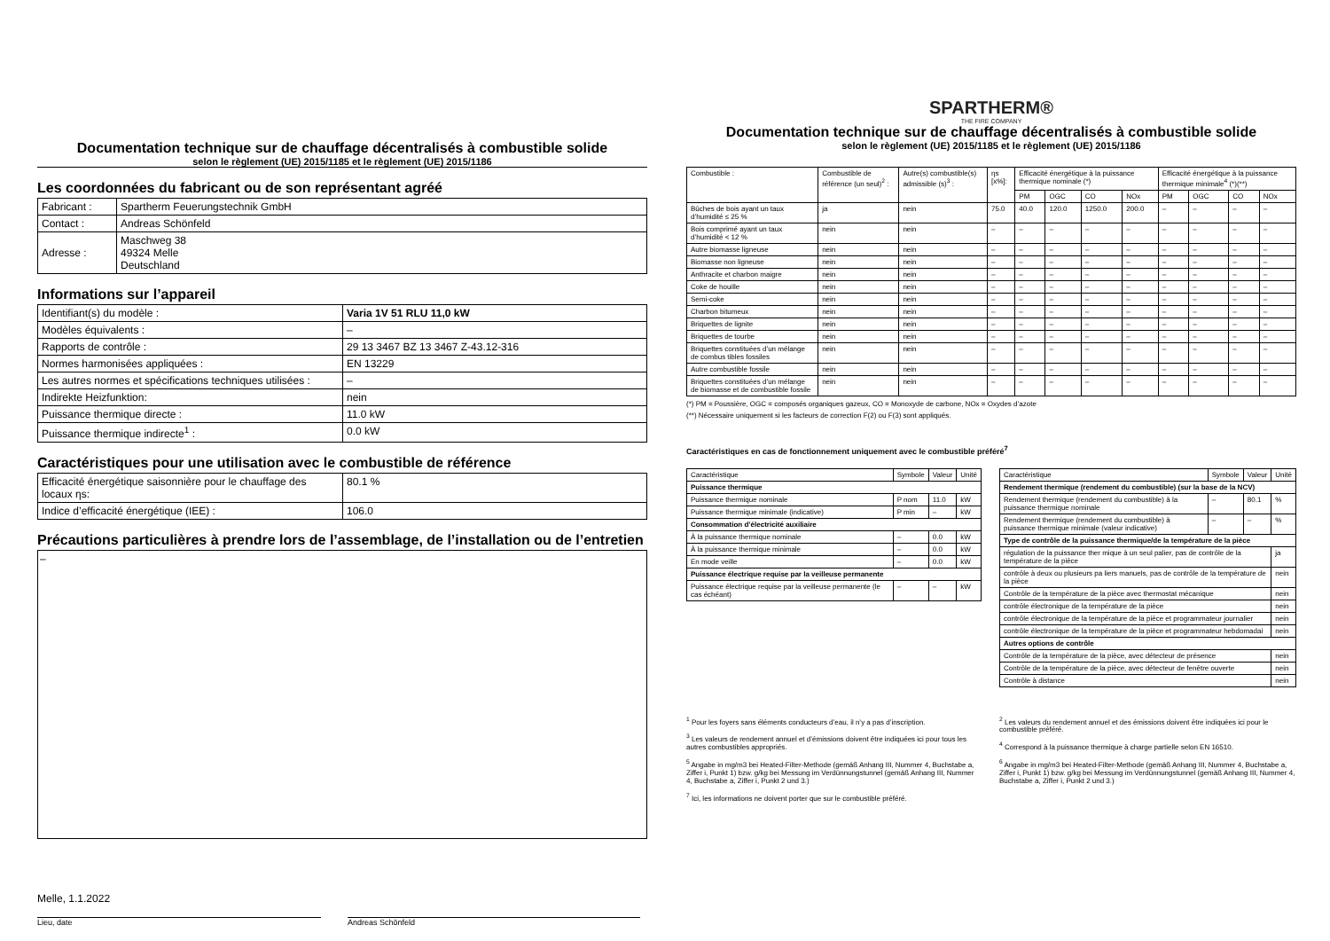Documentation technique sur de chauffage décentralisés à combustible solide
selon le règlement (UE) 2015/1185 et le règlement (UE) 2015/1186
Les coordonnées du fabricant ou de son représentant agréé
| Fabricant : | Spartherm Feuerungstechnik GmbH |
| Contact : | Andreas Schönfeld |
| Adresse : | Maschweg 38 49324 Melle Deutschland |
Informations sur l’appareil
| Identifiant(s) du modèle : | Varia 1V 51 RLU 11,0 kW |
| Modèles équivalents : | – |
| Rapports de contrôle : | 29 13 3467 BZ 13 3467 Z-43.12-316 |
| Normes harmonisées appliquées : | EN 13229 |
| Les autres normes et spécifications techniques utilisées : | – |
| Indirekte Heizfunktion: | nein |
| Puissance thermique directe : | 11.0 kW |
| Puissance thermique indirecte<sup>1</sup> : | 0.0 kW |
Caractéristiques pour une utilisation avec le combustible de référence
| Efficacité énergétique saisonnière pour le chauffage des locaux ηs: | 80.1 % |
| Indice d’efficacité énergétique (IEE) : | 106.0 |
Précautions particulières à prendre lors de l’assemblage, de l’installation ou de l’entretien
–
Melle, 1.1.2022
Lieu, date Andreas Schönfeld
SPARTHERM®
THE FIRE COMPANY
Documentation technique sur de chauffage décentralisés à combustible solide
selon le règlement (UE) 2015/1185 et le règlement (UE) 2015/1186
| Combustible : | Combustible de référence (un seul)<sup>2</sup> : | Autre(s) combustible(s) admissible (s)<sup>3</sup> : | ηs [x%]: | Efficacité énergétique à la puissance thermique nominale (*) | | | | Efficacité énergétique à la puissance thermique minimale<sup>4</sup> (*)(**) | | | |
| --- | --- | --- | --- | --- | --- | --- | --- | --- | --- | --- | --- |
| | | | | PM | OGC | CO | NOx | PM | OGC | CO | NOx |
| Bûches de bois ayant un taux d’humidité ≤ 25 % | ja | nein | 75.0 | 40.0 | 120.0 | 1250.0 | 200.0 | – | – | – | – |
| Bois comprimé ayant un taux d’humidité < 12 % | nein | nein | – | – | – | – | – | – | – | – | – |
| Autre biomasse ligneuse | nein | nein | – | – | – | – | – | – | – | – | – |
| Biomasse non ligneuse | nein | nein | – | – | – | – | – | – | – | – | – |
| Anthracite et charbon maigre | nein | nein | – | – | – | – | – | – | – | – | – |
| Coke de houille | nein | nein | – | – | – | – | – | – | – | – | – |
| Semi-coke | nein | nein | – | – | – | – | – | – | – | – | – |
| Charbon bitumeux | nein | nein | – | – | – | – | – | – | – | – | – |
| Briquettes de lignite | nein | nein | – | – | – | – | – | – | – | – | – |
| Briquettes de tourbe | nein | nein | – | – | – | – | – | – | – | – | – |
| Briquettes constituées d’un mélange de combus tibles fossiles | nein | nein | – | – | – | – | – | – | – | – | – |
| Autre combustible fossile | nein | nein | – | – | – | – | – | – | – | – | – |
| Briquettes constituées d’un mélange de biomasse et de combustible fossile | nein | nein | – | – | – | – | – | – | – | – | – |
(*) PM = Poussière, OGC = composés organiques gazeux, CO = Monoxyde de carbone, NOx = Oxydes d’azote
(**) Nécessaire uniquement si les facteurs de correction F(2) ou F(3) sont appliqués.
Caractéristiques en cas de fonctionnement uniquement avec le combustible préféré<sup>7</sup>
| Caractéristique | Symbole | Valeur | Unité |
| --- | --- | --- | --- |
| Puissance thermique | | | |
| Puissance thermique nominale | P nom | 11.0 | kW |
| Puissance thermique minimale (indicative) | P min | – | kW |
| Consommation d’électricité auxiliaire | | | |
| À la puissance thermique nominale | – | 0.0 | kW |
| À la puissance thermique minimale | – | 0.0 | kW |
| En mode veille | – | 0.0 | kW |
| Puissance électrique requise par la veilleuse permanente | | | |
| Puissance électrique requise par la veilleuse permanente (le cas échéant) | – | – | kW |
| Caractéristique | Symbole | Valeur | Unité |
| --- | --- | --- | --- |
| Rendement thermique (rendement du combustible) (sur la base de la NCV) | | | |
| Rendement thermique (rendement du combustible) à la puissance thermique nominale | – | 80.1 | % |
| Rendement thermique (rendement du combustible) à puissance thermique minimale (valeur indicative) | – | – | % |
| Type de contrôle de la puissance thermique/de la température de la pièce | | | |
| régulation de la puissance ther mique à un seul palier, pas de contrôle de la température de la pièce | | | ja |
| contrôle à deux ou plusieurs pa liers manuels, pas de contrôle de la température de la pièce | | | nein |
| Contrôle de la température de la pièce avec thermostat mécanique | | | nein |
| contrôle électronique de la température de la pièce | | | nein |
| contrôle électronique de la température de la pièce et programmateur journalier | | | nein |
| contrôle électronique de la température de la pièce et programmateur hebdomadai | | | nein |
| Autres options de contrôle | | | |
| Contrôle de la température de la pièce, avec détecteur de présence | | | nein |
| Contrôle de la température de la pièce, avec détecteur de fenêtre ouverte | | | nein |
| Contrôle à distance | | | nein |
<sup>1</sup> Pour les foyers sans éléments conducteurs d’eau, il n’y a pas d’inscription.
<sup>3</sup> Les valeurs de rendement annuel et d’émissions doivent être indiquées ici pour tous les autres combustibles appropriés.
<sup>5</sup> Angabe in mg/m3 bei Heated-Filter-Methode (gemäß Anhang III, Nummer 4, Buchstabe a, Ziffer i, Punkt 1) bzw. g/kg bei Messung im Verdünnungstunnel (gemäß Anhang III, Nummer 4, Buchstabe a, Ziffer i, Punkt 2 und 3.)
<sup>7</sup> Ici, les informations ne doivent porter que sur le combustible préféré.
<sup>2</sup> Les valeurs du rendement annuel et des émissions doivent être indiquées ici pour le combustible préféré.
<sup>4</sup> Correspond à la puissance thermique à charge partielle selon EN 16510.
<sup>6</sup> Angabe in mg/m3 bei Heated-Filter-Methode (gemäß Anhang III, Nummer 4, Buchstabe a, Ziffer i, Punkt 1) bzw. g/kg bei Messung im Verdünnungstunnel (gemäß Anhang III, Nummer 4, Buchstabe a, Ziffer i, Punkt 2 und 3.)